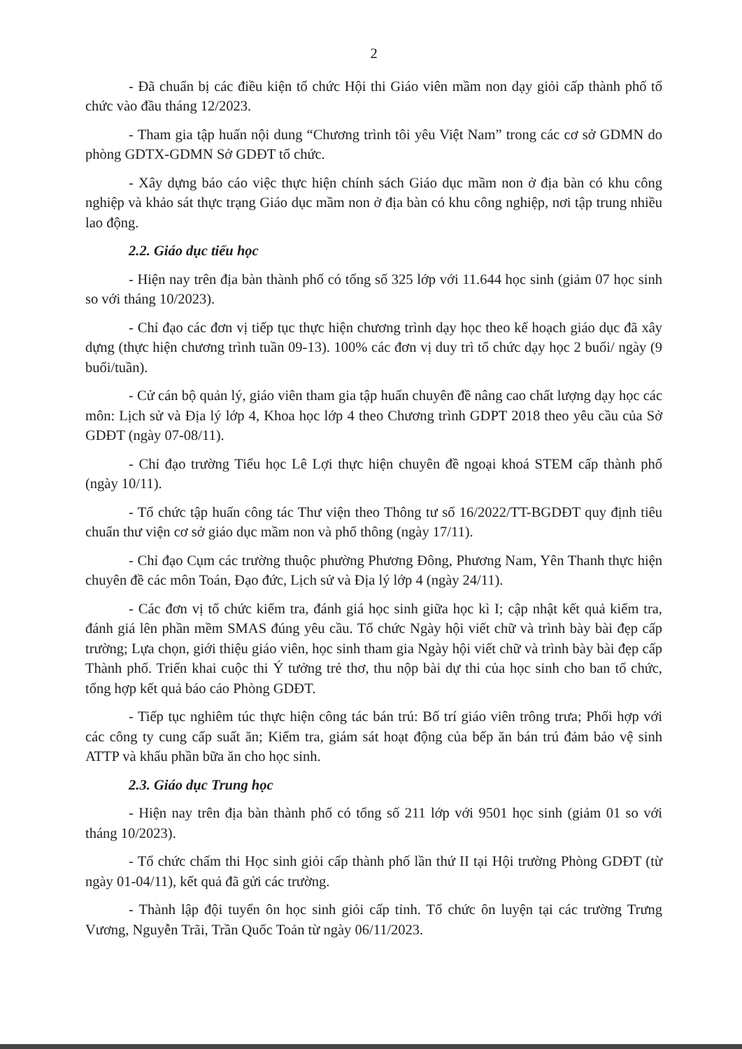2
- Đã chuẩn bị các điều kiện tổ chức Hội thi Giáo viên mầm non dạy giỏi cấp thành phố tổ chức vào đầu tháng 12/2023.
- Tham gia tập huấn nội dung “Chương trình tôi yêu Việt Nam” trong các cơ sở GDMN do phòng GDTX-GDMN Sở GDĐT tổ chức.
- Xây dựng báo cáo việc thực hiện chính sách Giáo dục mầm non ở địa bàn có khu công nghiệp và khảo sát thực trạng Giáo dục mầm non ở địa bàn có khu công nghiệp, nơi tập trung nhiều lao động.
2.2. Giáo dục tiểu học
- Hiện nay trên địa bàn thành phố có tổng số 325 lớp với 11.644 học sinh (giảm 07 học sinh so với tháng 10/2023).
- Chỉ đạo các đơn vị tiếp tục thực hiện chương trình dạy học theo kế hoạch giáo dục đã xây dựng (thực hiện chương trình tuần 09-13). 100% các đơn vị duy trì tổ chức dạy học 2 buổi/ ngày (9 buổi/tuần).
- Cử cán bộ quản lý, giáo viên tham gia tập huấn chuyên đề nâng cao chất lượng dạy học các môn: Lịch sử và Địa lý lớp 4, Khoa học lớp 4 theo Chương trình GDPT 2018 theo yêu cầu của Sở GDĐT (ngày 07-08/11).
- Chỉ đạo trường Tiểu học Lê Lợi thực hiện chuyên đề ngoại khoá STEM cấp thành phố (ngày 10/11).
- Tổ chức tập huấn công tác Thư viện theo Thông tư số 16/2022/TT-BGDĐT quy định tiêu chuẩn thư viện cơ sở giáo dục mầm non và phổ thông (ngày 17/11).
- Chỉ đạo Cụm các trường thuộc phường Phương Đông, Phương Nam, Yên Thanh thực hiện chuyên đề các môn Toán, Đạo đức, Lịch sử và Địa lý lớp 4 (ngày 24/11).
- Các đơn vị tổ chức kiểm tra, đánh giá học sinh giữa học kì I; cập nhật kết quả kiểm tra, đánh giá lên phần mềm SMAS đúng yêu cầu. Tổ chức Ngày hội viết chữ và trình bày bài đẹp cấp trường; Lựa chọn, giới thiệu giáo viên, học sinh tham gia Ngày hội viết chữ và trình bày bài đẹp cấp Thành phố. Triển khai cuộc thi Ý tưởng trẻ thơ, thu nộp bài dự thi của học sinh cho ban tổ chức, tổng hợp kết quả báo cáo Phòng GDĐT.
- Tiếp tục nghiêm túc thực hiện công tác bán trú: Bố trí giáo viên trông trưa; Phối hợp với các công ty cung cấp suất ăn; Kiểm tra, giám sát hoạt động của bếp ăn bán trú đảm bảo vệ sinh ATTP và khẩu phần bữa ăn cho học sinh.
2.3. Giáo dục Trung học
- Hiện nay trên địa bàn thành phố có tổng số 211 lớp với 9501 học sinh (giảm 01 so với tháng 10/2023).
- Tổ chức chấm thi Học sinh giỏi cấp thành phố lần thứ II tại Hội trường Phòng GDĐT (từ ngày 01-04/11), kết quả đã gửi các trường.
- Thành lập đội tuyển ôn học sinh giỏi cấp tỉnh. Tổ chức ôn luyện tại các trường Trưng Vương, Nguyễn Trãi, Trần Quốc Toản từ ngày 06/11/2023.